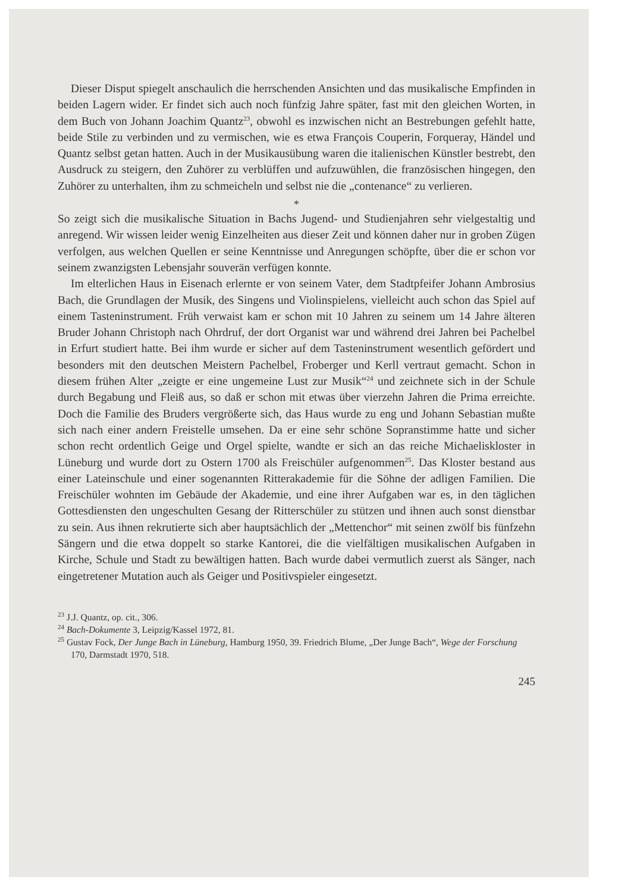Dieser Disput spiegelt anschaulich die herrschenden Ansichten und das musikalische Empfinden in beiden Lagern wider. Er findet sich auch noch fünfzig Jahre später, fast mit den gleichen Worten, in dem Buch von Johann Joachim Quantz<sup>23</sup>, obwohl es inzwischen nicht an Bestrebungen gefehlt hatte, beide Stile zu verbinden und zu vermischen, wie es etwa François Couperin, Forqueray, Händel und Quantz selbst getan hatten. Auch in der Musikausübung waren die italienischen Künstler bestrebt, den Ausdruck zu steigern, den Zuhörer zu verblüffen und aufzuwühlen, die französischen hingegen, den Zuhörer zu unterhalten, ihm zu schmeicheln und selbst nie die „contenance“ zu verlieren.
*
So zeigt sich die musikalische Situation in Bachs Jugend- und Studienjahren sehr vielgestaltig und anregend. Wir wissen leider wenig Einzelheiten aus dieser Zeit und können daher nur in groben Zügen verfolgen, aus welchen Quellen er seine Kenntnisse und Anregungen schöpfte, über die er schon vor seinem zwanzigsten Lebensjahr souverän verfügen konnte.
Im elterlichen Haus in Eisenach erlernte er von seinem Vater, dem Stadtpfeifer Johann Ambrosius Bach, die Grundlagen der Musik, des Singens und Violinspielens, vielleicht auch schon das Spiel auf einem Tasteninstrument. Früh verwaist kam er schon mit 10 Jahren zu seinem um 14 Jahre älteren Bruder Johann Christoph nach Ohrdruf, der dort Organist war und während drei Jahren bei Pachelbel in Erfurt studiert hatte. Bei ihm wurde er sicher auf dem Tasteninstrument wesentlich gefördert und besonders mit den deutschen Meistern Pachelbel, Froberger und Kerll vertraut gemacht. Schon in diesem frühen Alter „zeigte er eine ungemeine Lust zur Musik“<sup>24</sup> und zeichnete sich in der Schule durch Begabung und Fleiß aus, so daß er schon mit etwas über vierzehn Jahren die Prima erreichte. Doch die Familie des Bruders vergrößerte sich, das Haus wurde zu eng und Johann Sebastian mußte sich nach einer andern Freistelle umsehen. Da er eine sehr schöne Sopranstimme hatte und sicher schon recht ordentlich Geige und Orgel spielte, wandte er sich an das reiche Michaeliskloster in Lüneburg und wurde dort zu Ostern 1700 als Freischüler aufgenommen<sup>25</sup>. Das Kloster bestand aus einer Lateinschule und einer sogenannten Ritterakademie für die Söhne der adligen Familien. Die Freischüler wohnten im Gebäude der Akademie, und eine ihrer Aufgaben war es, in den täglichen Gottesdiensten den ungeschulten Gesang der Ritterschüler zu stützen und ihnen auch sonst dienstbar zu sein. Aus ihnen rekrutierte sich aber hauptsächlich der „Mettenchor“ mit seinen zwölf bis fünfzehn Sängern und die etwa doppelt so starke Kantorei, die die vielfältigen musikalischen Aufgaben in Kirche, Schule und Stadt zu bewältigen hatten. Bach wurde dabei vermutlich zuerst als Sänger, nach eingetretener Mutation auch als Geiger und Positivspieler eingesetzt.
<sup>23</sup> J.J. Quantz, op. cit., 306.
<sup>24</sup> Bach-Dokumente 3, Leipzig/Kassel 1972, 81.
<sup>25</sup> Gustav Fock, Der Junge Bach in Lüneburg, Hamburg 1950, 39. Friedrich Blume, „Der Junge Bach“, Wege der Forschung 170, Darmstadt 1970, 518.
245